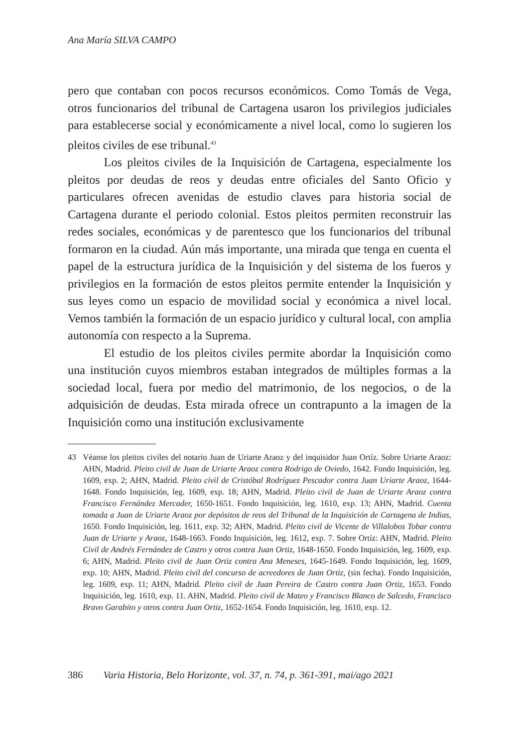Ana María SILVA CAMPO
pero que contaban con pocos recursos económicos. Como Tomás de Vega, otros funcionarios del tribunal de Cartagena usaron los privilegios judiciales para establecerse social y económicamente a nivel local, como lo sugieren los pleitos civiles de ese tribunal.<sup>43</sup>
Los pleitos civiles de la Inquisición de Cartagena, especialmente los pleitos por deudas de reos y deudas entre oficiales del Santo Oficio y particulares ofrecen avenidas de estudio claves para historia social de Cartagena durante el periodo colonial. Estos pleitos permiten reconstruir las redes sociales, económicas y de parentesco que los funcionarios del tribunal formaron en la ciudad. Aún más importante, una mirada que tenga en cuenta el papel de la estructura jurídica de la Inquisición y del sistema de los fueros y privilegios en la formación de estos pleitos permite entender la Inquisición y sus leyes como un espacio de movilidad social y económica a nivel local. Vemos también la formación de un espacio jurídico y cultural local, con amplia autonomía con respecto a la Suprema.
El estudio de los pleitos civiles permite abordar la Inquisición como una institución cuyos miembros estaban integrados de múltiples formas a la sociedad local, fuera por medio del matrimonio, de los negocios, o de la adquisición de deudas. Esta mirada ofrece un contrapunto a la imagen de la Inquisición como una institución exclusivamente
43 Véanse los pleitos civiles del notario Juan de Uriarte Araoz y del inquisidor Juan Ortíz. Sobre Uriarte Araoz: AHN, Madrid. Pleito civil de Juan de Uriarte Araoz contra Rodrigo de Oviedo, 1642. Fondo Inquisición, leg. 1609, exp. 2; AHN, Madrid. Pleito civil de Cristóbal Rodríguez Pescador contra Juan Uriarte Araoz, 1644-1648. Fondo Inquisición, leg. 1609, exp. 18; AHN, Madrid. Pleito civil de Juan de Uriarte Araoz contra Francisco Fernández Mercader, 1650-1651. Fondo Inquisición, leg. 1610, exp. 13; AHN, Madrid. Cuenta tomada a Juan de Uriarte Araoz por depósitos de reos del Tribunal de la Inquisición de Cartagena de Indias, 1650. Fondo Inquisición, leg. 1611, exp. 32; AHN, Madrid. Pleito civil de Vicente de Villalobos Tobar contra Juan de Uriarte y Araoz, 1648-1663. Fondo Inquisición, leg. 1612, exp. 7. Sobre Ortíz: AHN, Madrid. Pleito Civil de Andrés Fernández de Castro y otros contra Juan Ortiz, 1648-1650. Fondo Inquisición, leg. 1609, exp. 6; AHN, Madrid. Pleito civil de Juan Ortiz contra Ana Meneses, 1645-1649. Fondo Inquisición, leg. 1609, exp. 10; AHN, Madrid. Pleito civil del concurso de acreedores de Juan Ortiz, (sin fecha). Fondo Inquisición, leg. 1609, exp. 11; AHN, Madrid. Pleito civil de Juan Pereira de Castro contra Juan Ortiz, 1653. Fondo Inquisición, leg. 1610, exp. 11. AHN, Madrid. Pleito civil de Mateo y Francisco Blanco de Salcedo, Francisco Bravo Garabito y otros contra Juan Ortiz, 1652-1654. Fondo Inquisición, leg. 1610, exp. 12.
386 Varia Historia, Belo Horizonte, vol. 37, n. 74, p. 361-391, mai/ago 2021